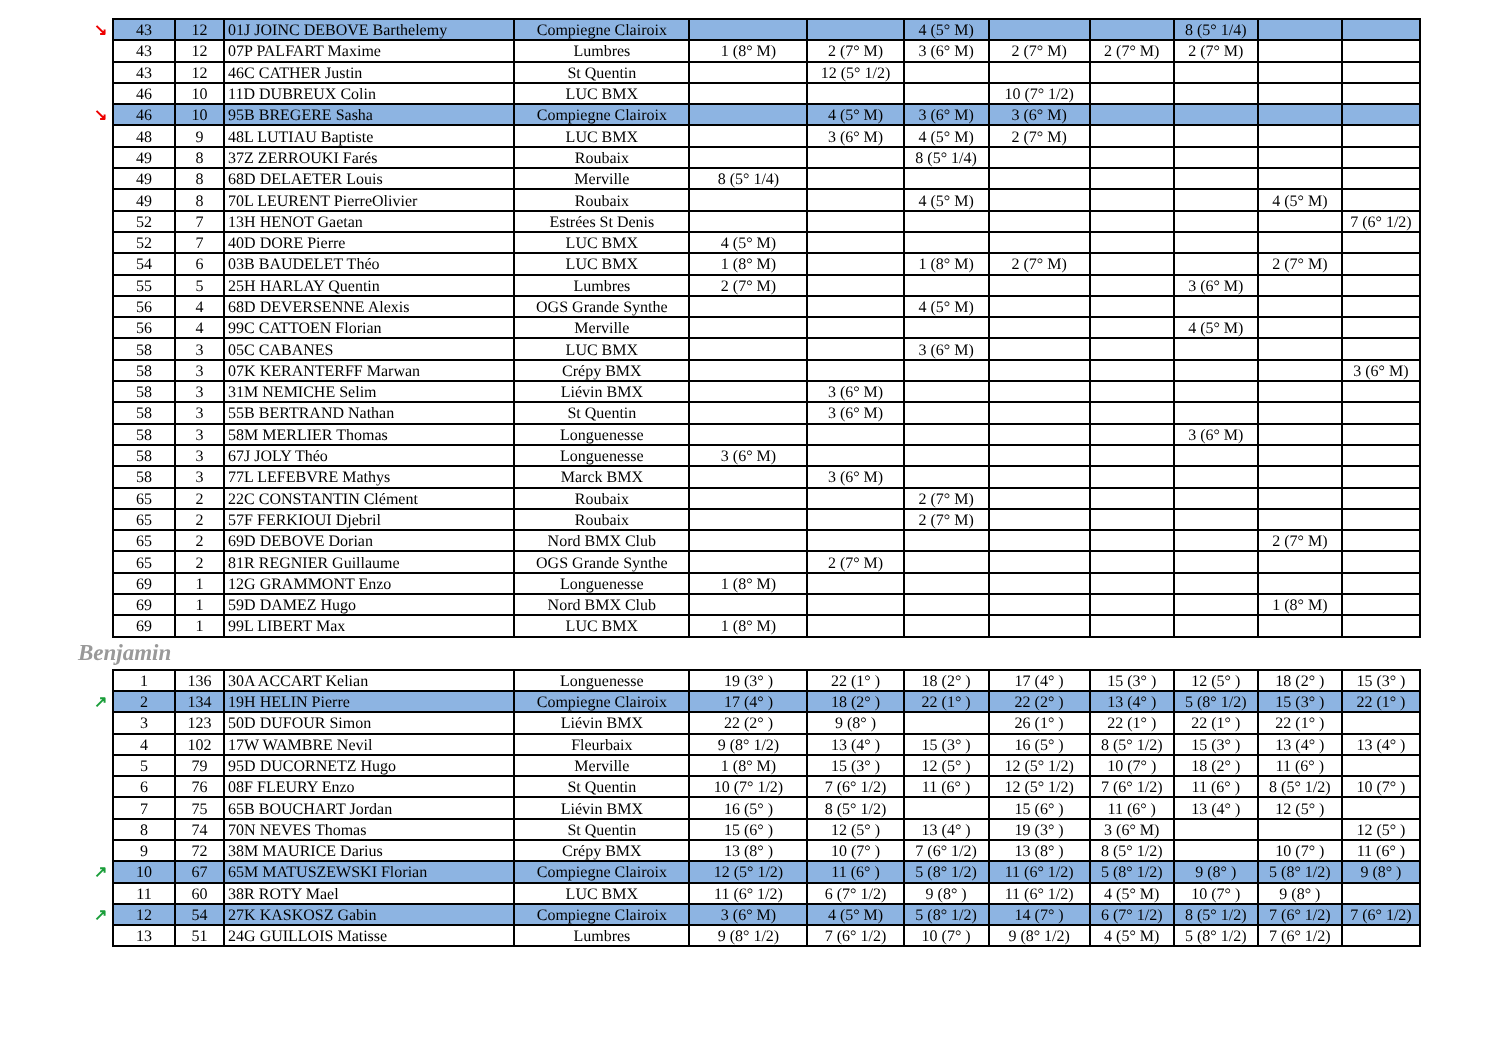| ↘ | 43 | 12 | 01J JOINC DEBOVE Barthelemy | Compiegne Clairoix | | | 4 (5° M) | | | 8 (5° 1/4) | | |
| | 43 | 12 | 07P PALFART Maxime | Lumbres | 1 (8° M) | 2 (7° M) | 3 (6° M) | 2 (7° M) | 2 (7° M) | 2 (7° M) | | |
| | 43 | 12 | 46C CATHER Justin | St Quentin | | 12 (5° 1/2) | | | | | | |
| | 46 | 10 | 11D DUBREUX Colin | LUC BMX | | | | 10 (7° 1/2) | | | | |
| ↘ | 46 | 10 | 95B BREGERE Sasha | Compiegne Clairoix | | 4 (5° M) | 3 (6° M) | 3 (6° M) | | | | |
| | 48 | 9 | 48L LUTIAU Baptiste | LUC BMX | | 3 (6° M) | 4 (5° M) | 2 (7° M) | | | | |
| | 49 | 8 | 37Z ZERROUKI Farés | Roubaix | | | 8 (5° 1/4) | | | | | |
| | 49 | 8 | 68D DELAETER Louis | Merville | 8 (5° 1/4) | | | | | | | |
| | 49 | 8 | 70L LEURENT PierreOlivier | Roubaix | | | 4 (5° M) | | | | 4 (5° M) | |
| | 52 | 7 | 13H HENOT Gaetan | Estrées St Denis | | | | | | | | 7 (6° 1/2) |
| | 52 | 7 | 40D DORE Pierre | LUC BMX | 4 (5° M) | | | | | | | |
| | 54 | 6 | 03B BAUDELET Théo | LUC BMX | 1 (8° M) | | 1 (8° M) | 2 (7° M) | | | 2 (7° M) | |
| | 55 | 5 | 25H HARLAY Quentin | Lumbres | 2 (7° M) | | | | | 3 (6° M) | | |
| | 56 | 4 | 68D DEVERSENNE Alexis | OGS Grande Synthe | | | 4 (5° M) | | | | | |
| | 56 | 4 | 99C CATTOEN Florian | Merville | | | | | | 4 (5° M) | | |
| | 58 | 3 | 05C CABANES | LUC BMX | | | 3 (6° M) | | | | | |
| | 58 | 3 | 07K KERANTERFF Marwan | Crépy BMX | | | | | | | | 3 (6° M) |
| | 58 | 3 | 31M NEMICHE Selim | Liévin BMX | | 3 (6° M) | | | | | | |
| | 58 | 3 | 55B BERTRAND Nathan | St Quentin | | 3 (6° M) | | | | | | |
| | 58 | 3 | 58M MERLIER Thomas | Longuenesse | | | | | | 3 (6° M) | | |
| | 58 | 3 | 67J JOLY Théo | Longuenesse | 3 (6° M) | | | | | | | |
| | 58 | 3 | 77L LEFEBVRE Mathys | Marck BMX | | 3 (6° M) | | | | | | |
| | 65 | 2 | 22C CONSTANTIN Clément | Roubaix | | | 2 (7° M) | | | | | |
| | 65 | 2 | 57F FERKIOUI Djebril | Roubaix | | | 2 (7° M) | | | | | |
| | 65 | 2 | 69D DEBOVE Dorian | Nord BMX Club | | | | | | | 2 (7° M) | |
| | 65 | 2 | 81R REGNIER Guillaume | OGS Grande Synthe | | 2 (7° M) | | | | | | |
| | 69 | 1 | 12G GRAMMONT Enzo | Longuenesse | 1 (8° M) | | | | | | | |
| | 69 | 1 | 59D DAMEZ Hugo | Nord BMX Club | | | | | | | 1 (8° M) | |
| | 69 | 1 | 99L LIBERT Max | LUC BMX | 1 (8° M) | | | | | | | |
Benjamin
| | 1 | 136 | 30A ACCART Kelian | Longuenesse | 19 (3° ) | 22 (1° ) | 18 (2° ) | 17 (4° ) | 15 (3° ) | 12 (5° ) | 18 (2° ) | 15 (3° ) |
| ↗ | 2 | 134 | 19H HELIN Pierre | Compiegne Clairoix | 17 (4° ) | 18 (2° ) | 22 (1° ) | 22 (2° ) | 13 (4° ) | 5 (8° 1/2) | 15 (3° ) | 22 (1° ) |
| | 3 | 123 | 50D DUFOUR Simon | Liévin BMX | 22 (2° ) | 9 (8° ) | | 26 (1° ) | 22 (1° ) | 22 (1° ) | 22 (1° ) | |
| | 4 | 102 | 17W WAMBRE Nevil | Fleurbaix | 9 (8° 1/2) | 13 (4° ) | 15 (3° ) | 16 (5° ) | 8 (5° 1/2) | 15 (3° ) | 13 (4° ) | 13 (4° ) |
| | 5 | 79 | 95D DUCORNETZ Hugo | Merville | 1 (8° M) | 15 (3° ) | 12 (5° ) | 12 (5° 1/2) | 10 (7° ) | 18 (2° ) | 11 (6° ) | |
| | 6 | 76 | 08F FLEURY Enzo | St Quentin | 10 (7° 1/2) | 7 (6° 1/2) | 11 (6° ) | 12 (5° 1/2) | 7 (6° 1/2) | 11 (6° ) | 8 (5° 1/2) | 10 (7° ) |
| | 7 | 75 | 65B BOUCHART Jordan | Liévin BMX | 16 (5° ) | 8 (5° 1/2) | | 15 (6° ) | 11 (6° ) | 13 (4° ) | 12 (5° ) | |
| | 8 | 74 | 70N NEVES Thomas | St Quentin | 15 (6° ) | 12 (5° ) | 13 (4° ) | 19 (3° ) | 3 (6° M) | | | 12 (5° ) |
| | 9 | 72 | 38M MAURICE Darius | Crépy BMX | 13 (8° ) | 10 (7° ) | 7 (6° 1/2) | 13 (8° ) | 8 (5° 1/2) | | 10 (7° ) | 11 (6° ) |
| ↗ | 10 | 67 | 65M MATUSZEWSKI Florian | Compiegne Clairoix | 12 (5° 1/2) | 11 (6° ) | 5 (8° 1/2) | 11 (6° 1/2) | 5 (8° 1/2) | 9 (8° ) | 5 (8° 1/2) | 9 (8° ) |
| | 11 | 60 | 38R ROTY Mael | LUC BMX | 11 (6° 1/2) | 6 (7° 1/2) | 9 (8° ) | 11 (6° 1/2) | 4 (5° M) | 10 (7° ) | 9 (8° ) | |
| ↗ | 12 | 54 | 27K KASKOSZ Gabin | Compiegne Clairoix | 3 (6° M) | 4 (5° M) | 5 (8° 1/2) | 14 (7° ) | 6 (7° 1/2) | 8 (5° 1/2) | 7 (6° 1/2) | 7 (6° 1/2) |
| | 13 | 51 | 24G GUILLOIS Matisse | Lumbres | 9 (8° 1/2) | 7 (6° 1/2) | 10 (7° ) | 9 (8° 1/2) | 4 (5° M) | 5 (8° 1/2) | 7 (6° 1/2) | |